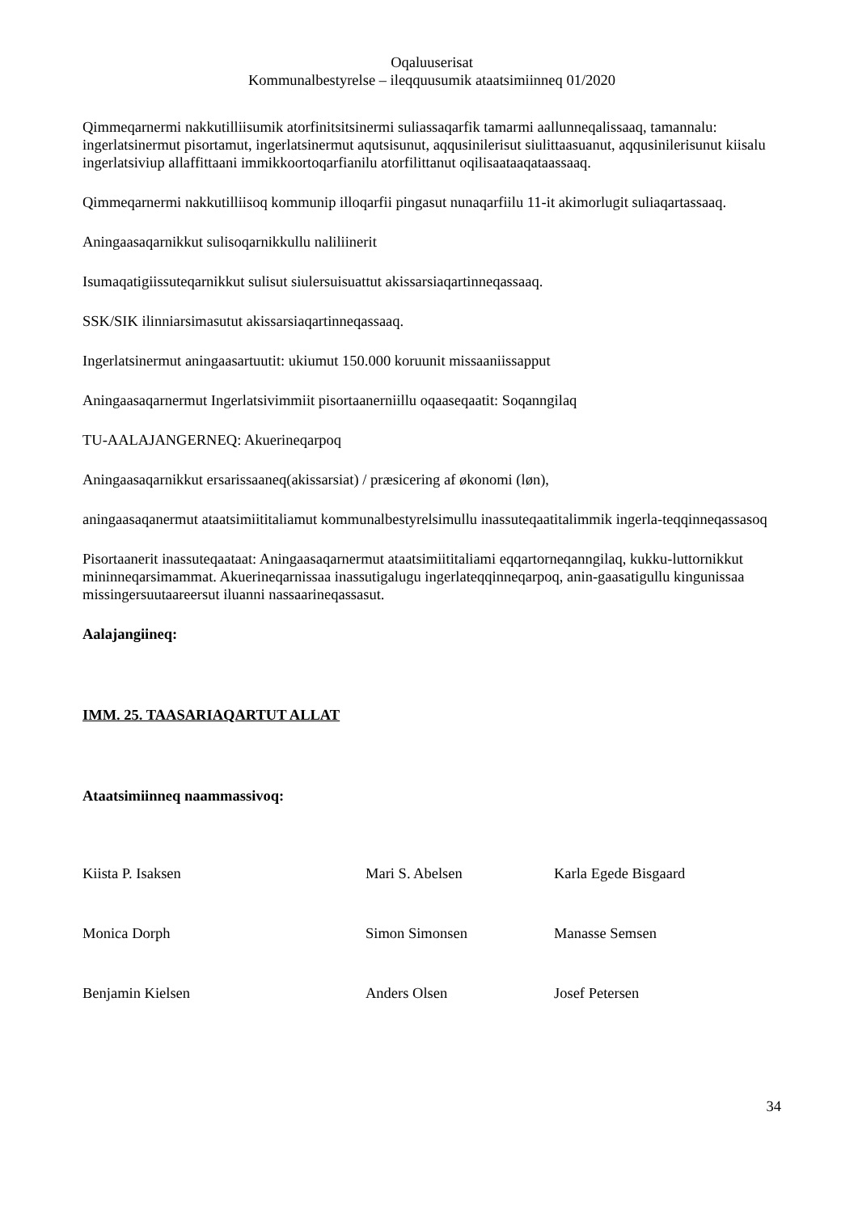Oqaluuserisat
Kommunalbestyrelse – ileqquusumik ataatsimiinneq 01/2020
Qimmeqarnermi nakkutilliisumik atorfinitsitsinermi suliassaqarfik tamarmi aallunneqalissaaq, tamannalu: ingerlatsinermut pisortamut, ingerlatsinermut aqutsisunut, aqqusinilerisut siulittaasuanut, aqqusinilerisunut kiisalu ingerlatsiviup allaffittaani immikkoortoqarfianilu atorfilittanut oqilisaataaqataassaaq.
Qimmeqarnermi nakkutilliisoq kommunip illoqarfii pingasut nunaqarfiilu 11-it akimorlugit suliaqartassaaq.
Aningaasaqarnikkut sulisoqarnikkullu naliliinerit
Isumaqatigiissuteqarnikkut sulisut siulersuisuattut akissarsiaqartinneqassaaq.
SSK/SIK ilinniarsimasutut akissarsiaqartinneqassaaq.
Ingerlatsinermut aningaasartuutit: ukiumut 150.000 koruunit missaaniissapput
Aningaasaqarnermut Ingerlatsivimmiit pisortaanerniillu oqaaseqaatit: Soqanngilaq
TU-AALAJANGERNEQ: Akuerineqarpoq
Aningaasaqarnikkut ersarissaaneq(akissarsiat) / præsicering af økonomi (løn),
aningaasaqanermut ataatsimiititaliamut kommunalbestyrelsimullu inassuteqaatitalimmik ingerla-teqqinneqassasoq
Pisortaanerit inassuteqaataat: Aningaasaqarnermut ataatsimiititaliami eqqartorneqanngilaq, kukku-luttornikkut mininneqarsimammat. Akuerineqarnissaa inassutigalugu ingerlateqqinneqarpoq, anin-gaasatigullu kingunissaa missingersuutaareersut iluanni nassaarineqassasut.
Aalajangiineq:
IMM. 25. TAASARIAQARTUT ALLAT
Ataatsimiinneq naammassivoq:
| Kiista P. Isaksen | Mari S. Abelsen | Karla Egede Bisgaard |
| Monica Dorph | Simon Simonsen | Manasse Semsen |
| Benjamin Kielsen | Anders Olsen | Josef Petersen |
34